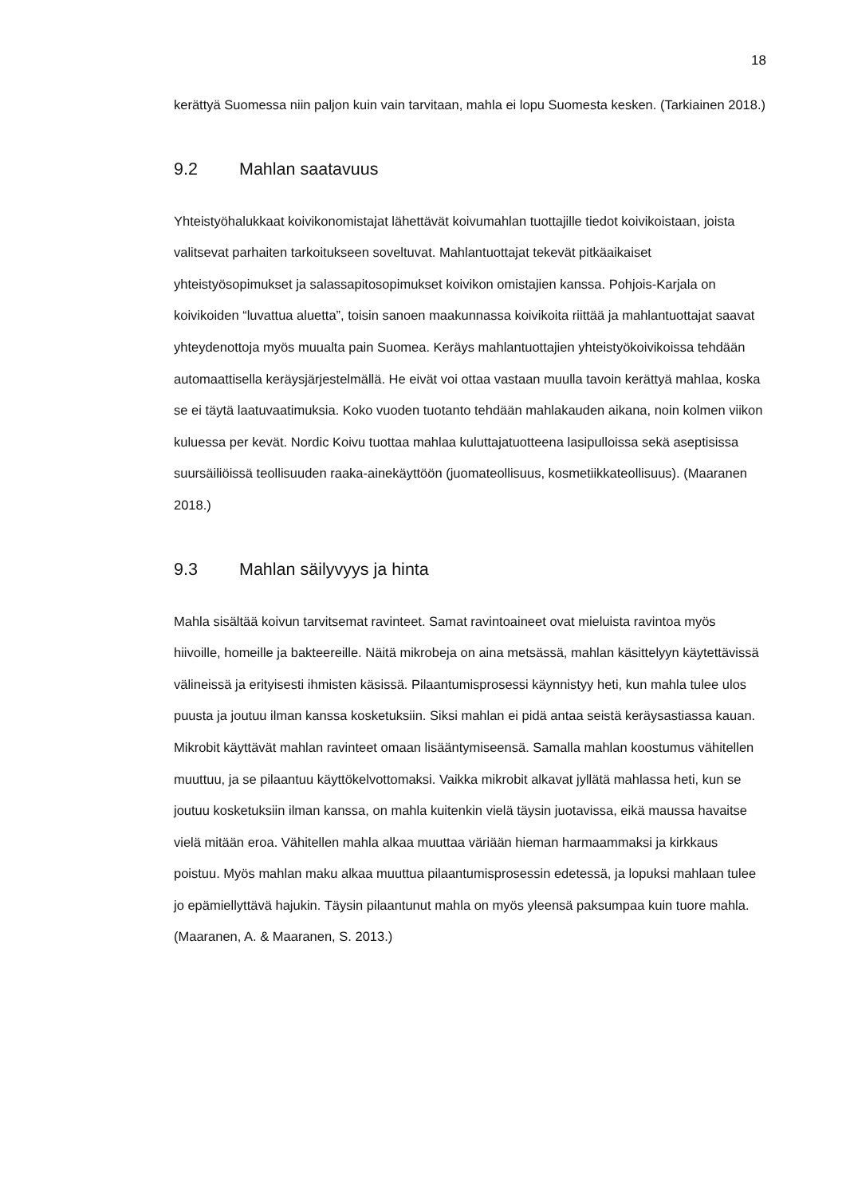18
kerättyä Suomessa niin paljon kuin vain tarvitaan, mahla ei lopu Suomesta kesken. (Tarkiainen 2018.)
9.2 Mahlan saatavuus
Yhteistyöhalukkaat koivikonomistajat lähettävät koivumahlan tuottajille tiedot koivikoistaan, joista valitsevat parhaiten tarkoitukseen soveltuvat. Mahlantuottajat tekevät pitkäaikaiset yhteistyösopimukset ja salassapitosopimukset koivikon omistajien kanssa. Pohjois-Karjala on koivikoiden “luvattua aluetta”, toisin sanoen maakunnassa koivikoita riittää ja mahlantuottajat saavat yhteydenottoja myös muualta pain Suomea. Keräys mahlantuottajien yhteistyökoivikoissa tehdään automaattisella keräysjärjestelmällä. He eivät voi ottaa vastaan muulla tavoin kerättyä mahlaa, koska se ei täytä laatuvaatimuksia. Koko vuoden tuotanto tehdään mahlakauden aikana, noin kolmen viikon kuluessa per kevät. Nordic Koivu tuottaa mahlaa kuluttajatuotteena lasipulloissa sekä aseptisissa suursäiliöissä teollisuuden raaka-ainekäyttöön (juomateollisuus, kosmetiikkateollisuus). (Maaranen 2018.)
9.3 Mahlan säilyvyys ja hinta
Mahla sisältää koivun tarvitsemat ravinteet. Samat ravintoaineet ovat mieluista ravintoa myös hiivoille, homeille ja bakteereille. Näitä mikrobeja on aina metsässä, mahlan käsittelyyn käytettävissä välineissä ja erityisesti ihmisten käsissä. Pilaantumisprosessi käynnistyy heti, kun mahla tulee ulos puusta ja joutuu ilman kanssa kosketuksiin. Siksi mahlan ei pidä antaa seistä keräysastiassa kauan. Mikrobit käyttävät mahlan ravinteet omaan lisääntymiseensä. Samalla mahlan koostumus vähitellen muuttuu, ja se pilaantuu käyttökelvottomaksi. Vaikka mikrobit alkavat jyllätä mahlassa heti, kun se joutuu kosketuksiin ilman kanssa, on mahla kuitenkin vielä täysin juotavissa, eikä maussa havaitse vielä mitään eroa. Vähitellen mahla alkaa muuttaa väriään hieman harmaammaksi ja kirkkaus poistuu. Myös mahlan maku alkaa muuttua pilaantumisprosessin edetessä, ja lopuksi mahlaan tulee jo epämiellyttävä hajukin. Täysin pilaantunut mahla on myös yleensä paksumpaa kuin tuore mahla. (Maaranen, A. & Maaranen, S. 2013.)